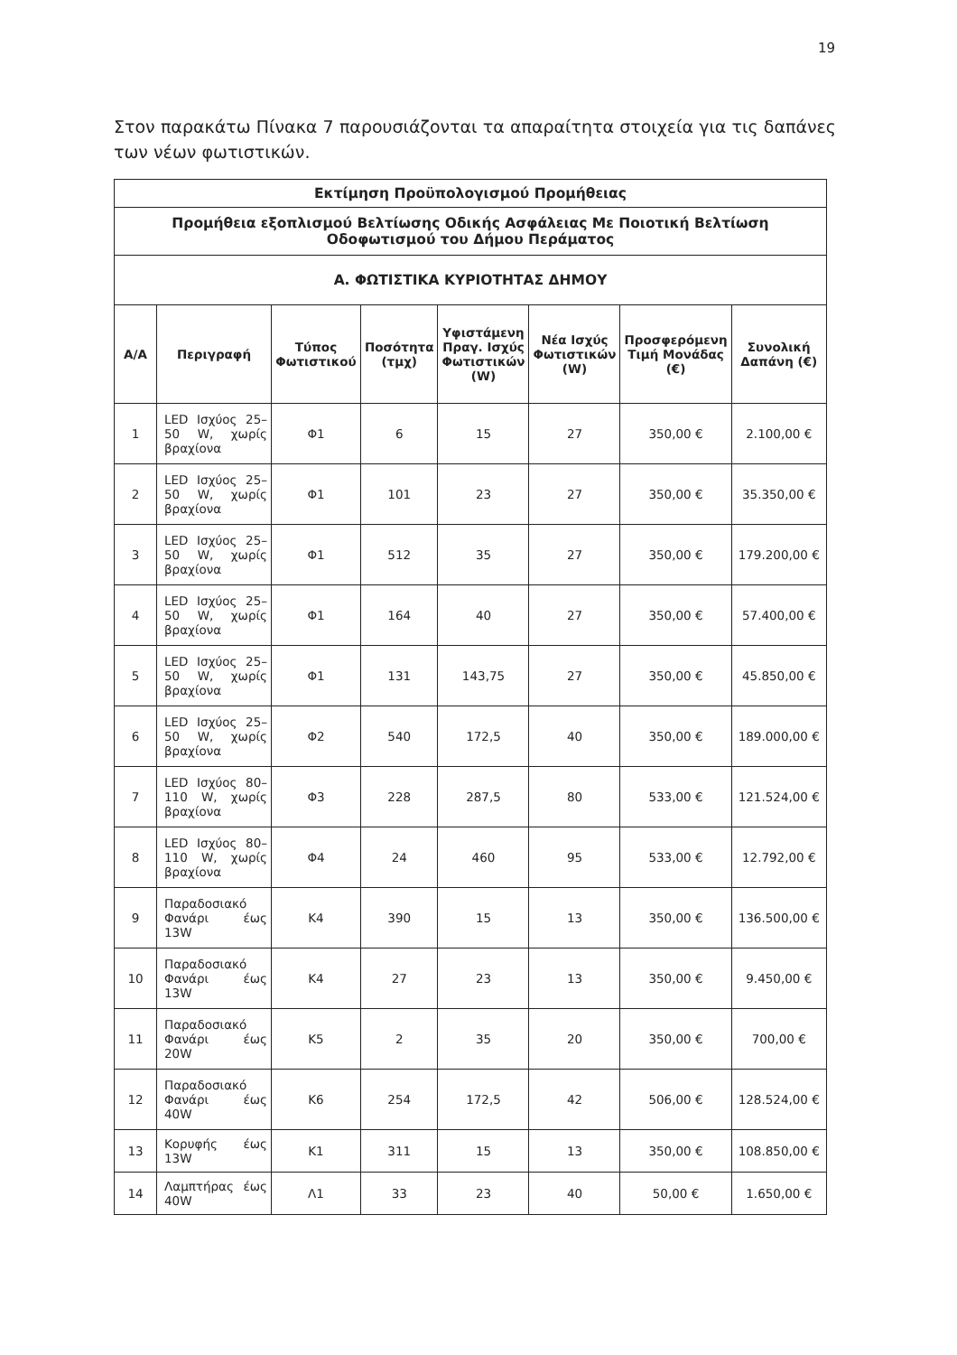19
Στον παρακάτω Πίνακα 7 παρουσιάζονται τα απαραίτητα στοιχεία για τις δαπάνες των νέων φωτιστικών.
| Εκτίμηση Προϋπολογισμού Προμήθειας | | | | | | | |
| --- | --- | --- | --- | --- | --- | --- | --- |
| Προμήθεια εξοπλισμού Βελτίωσης Οδικής Ασφάλειας Με Ποιοτική Βελτίωση Οδοφωτισμού του Δήμου Περάματος | | | | | | | |
| Α. ΦΩΤΙΣΤΙΚΑ ΚΥΡΙΟΤΗΤΑΣ ΔΗΜΟΥ | | | | | | | |
| Α/Α | Περιγραφή | Τύπος Φωτιστικού | Ποσότητα (τμχ) | Υφιστάμενη Πραγ. Ισχύς Φωτιστικών (W) | Νέα Ισχύς Φωτιστικών (W) | Προσφερόμενη Τιμή Μονάδας (€) | Συνολική Δαπάνη (€) |
| 1 | LED Ισχύος 25–50 W, χωρίς βραχίονα | Φ1 | 6 | 15 | 27 | 350,00 € | 2.100,00 € |
| 2 | LED Ισχύος 25–50 W, χωρίς βραχίονα | Φ1 | 101 | 23 | 27 | 350,00 € | 35.350,00 € |
| 3 | LED Ισχύος 25–50 W, χωρίς βραχίονα | Φ1 | 512 | 35 | 27 | 350,00 € | 179.200,00 € |
| 4 | LED Ισχύος 25–50 W, χωρίς βραχίονα | Φ1 | 164 | 40 | 27 | 350,00 € | 57.400,00 € |
| 5 | LED Ισχύος 25–50 W, χωρίς βραχίονα | Φ1 | 131 | 143,75 | 27 | 350,00 € | 45.850,00 € |
| 6 | LED Ισχύος 25–50 W, χωρίς βραχίονα | Φ2 | 540 | 172,5 | 40 | 350,00 € | 189.000,00 € |
| 7 | LED Ισχύος 80–110 W, χωρίς βραχίονα | Φ3 | 228 | 287,5 | 80 | 533,00 € | 121.524,00 € |
| 8 | LED Ισχύος 80–110 W, χωρίς βραχίονα | Φ4 | 24 | 460 | 95 | 533,00 € | 12.792,00 € |
| 9 | Παραδοσιακό Φανάρι έως 13W | Κ4 | 390 | 15 | 13 | 350,00 € | 136.500,00 € |
| 10 | Παραδοσιακό Φανάρι έως 13W | Κ4 | 27 | 23 | 13 | 350,00 € | 9.450,00 € |
| 11 | Παραδοσιακό Φανάρι έως 20W | Κ5 | 2 | 35 | 20 | 350,00 € | 700,00 € |
| 12 | Παραδοσιακό Φανάρι έως 40W | Κ6 | 254 | 172,5 | 42 | 506,00 € | 128.524,00 € |
| 13 | Κορυφής έως 13W | Κ1 | 311 | 15 | 13 | 350,00 € | 108.850,00 € |
| 14 | Λαμπτήρας έως 40W | Λ1 | 33 | 23 | 40 | 50,00 € | 1.650,00 € |